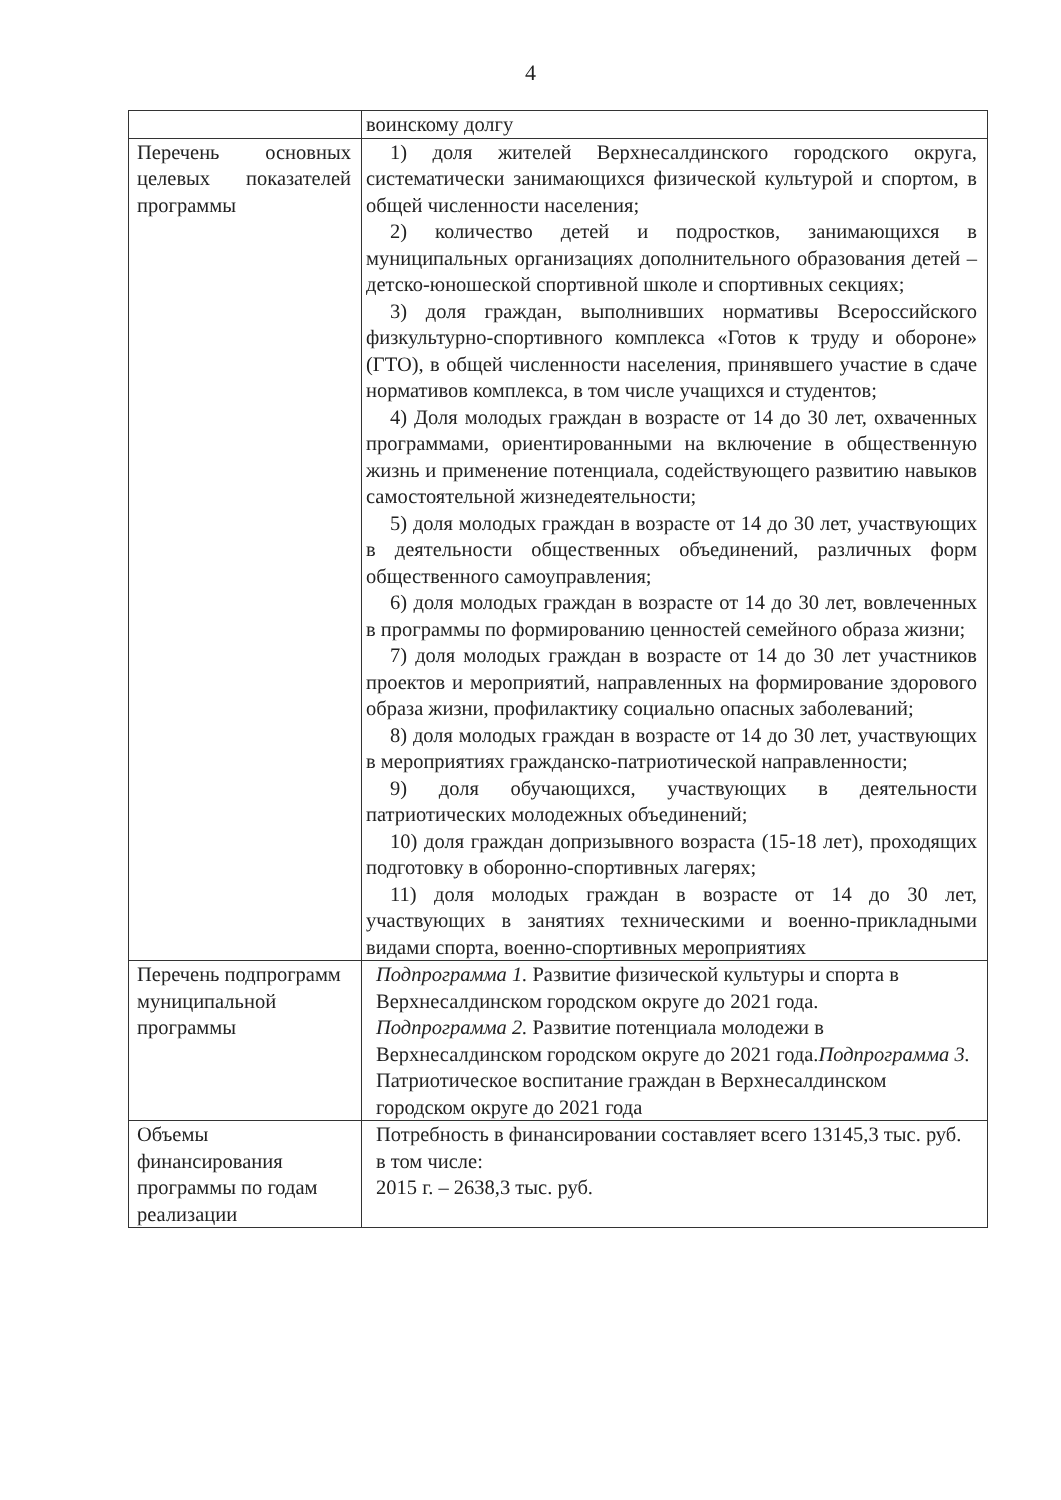4
| | воинскому долгу |
| Перечень основных целевых показателей программы | 1) доля жителей Верхнесалдинского городского округа, систематически занимающихся физической культурой и спортом, в общей численности населения; 2) количество детей и подростков, занимающихся в муниципальных организациях дополнительного образования детей – детско-юношеской спортивной школе и спортивных секциях; 3) доля граждан, выполнивших нормативы Всероссийского физкультурно-спортивного комплекса «Готов к труду и обороне» (ГТО), в общей численности населения, принявшего участие в сдаче нормативов комплекса, в том числе учащихся и студентов; 4) Доля молодых граждан в возрасте от 14 до 30 лет, охваченных программами, ориентированными на включение в общественную жизнь и применение потенциала, содействующего развитию навыков самостоятельной жизнедеятельности; 5) доля молодых граждан в возрасте от 14 до 30 лет, участвующих в деятельности общественных объединений, различных форм общественного самоуправления; 6) доля молодых граждан в возрасте от 14 до 30 лет, вовлеченных в программы по формированию ценностей семейного образа жизни; 7) доля молодых граждан в возрасте от 14 до 30 лет участников проектов и мероприятий, направленных на формирование здорового образа жизни, профилактику социально опасных заболеваний; 8) доля молодых граждан в возрасте от 14 до 30 лет, участвующих в мероприятиях гражданско-патриотической направленности; 9) доля обучающихся, участвующих в деятельности патриотических молодежных объединений; 10) доля граждан допризывного возраста (15-18 лет), проходящих подготовку в оборонно-спортивных лагерях; 11) доля молодых граждан в возрасте от 14 до 30 лет, участвующих в занятиях техническими и военно-прикладными видами спорта, военно-спортивных мероприятиях |
| Перечень подпрограмм муниципальной программы | Подпрограмма 1. Развитие физической культуры и спорта в Верхнесалдинском городском округе до 2021 года. Подпрограмма 2. Развитие потенциала молодежи в Верхнесалдинском городском округе до 2021 года. Подпрограмма 3. Патриотическое воспитание граждан в Верхнесалдинском городском округе до 2021 года |
| Объемы финансирования программы по годам реализации | Потребность в финансировании составляет всего 13145,3 тыс. руб. в том числе: 2015 г. – 2638,3 тыс. руб. |